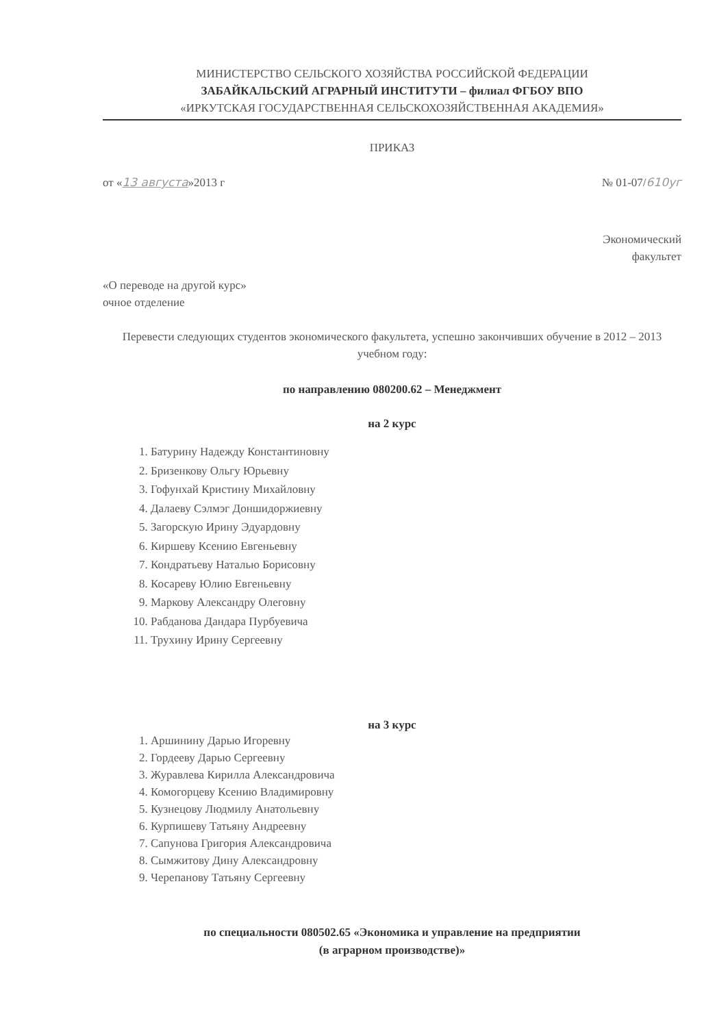МИНИСТЕРСТВО СЕЛЬСКОГО ХОЗЯЙСТВА РОССИЙСКОЙ ФЕДЕРАЦИИ
ЗАБАЙКАЛЬСКИЙ АГРАРНЫЙ ИНСТИТУТИ – филиал ФГБОУ ВПО
«ИРКУТСКАЯ ГОСУДАРСТВЕННАЯ СЕЛЬСКОХОЗЯЙСТВЕННАЯ АКАДЕМИЯ»
ПРИКАЗ
от «13 августа»2013 г № 01-07/610уг
Экономический
факультет
«О переводе на другой курс»
очное отделение
Перевести следующих студентов экономического факультета, успешно закончивших обучение в 2012 – 2013 учебном году:
по направлению 080200.62 – Менеджмент
на 2 курс
1. Батурину Надежду Константиновну
2. Бризенкову Ольгу Юрьевну
3. Гофунхай Кристину Михайловну
4. Далаеву Сэлмэг Доншидоржиевну
5. Загорскую Ирину Эдуардовну
6. Киршеву Ксению Евгеньевну
7. Кондратьеву Наталью Борисовну
8. Косареву Юлию Евгеньевну
9. Маркову Александру Олеговну
10. Рабданова Дандара Пурбуевича
11. Трухину Ирину Сергеевну
на 3 курс
1. Аршинину Дарью Игоревну
2. Гордееву Дарью Сергеевну
3. Журавлева Кирилла Александровича
4. Комогорцеву Ксению Владимировну
5. Кузнецову Людмилу Анатольевну
6. Курпишеву Татьяну Андреевну
7. Сапунова Григория Александровича
8. Сымжитову Дину Александровну
9. Черепанову Татьяну Сергеевну
по специальности 080502.65 «Экономика и управление на предприятии
(в аграрном производстве)»